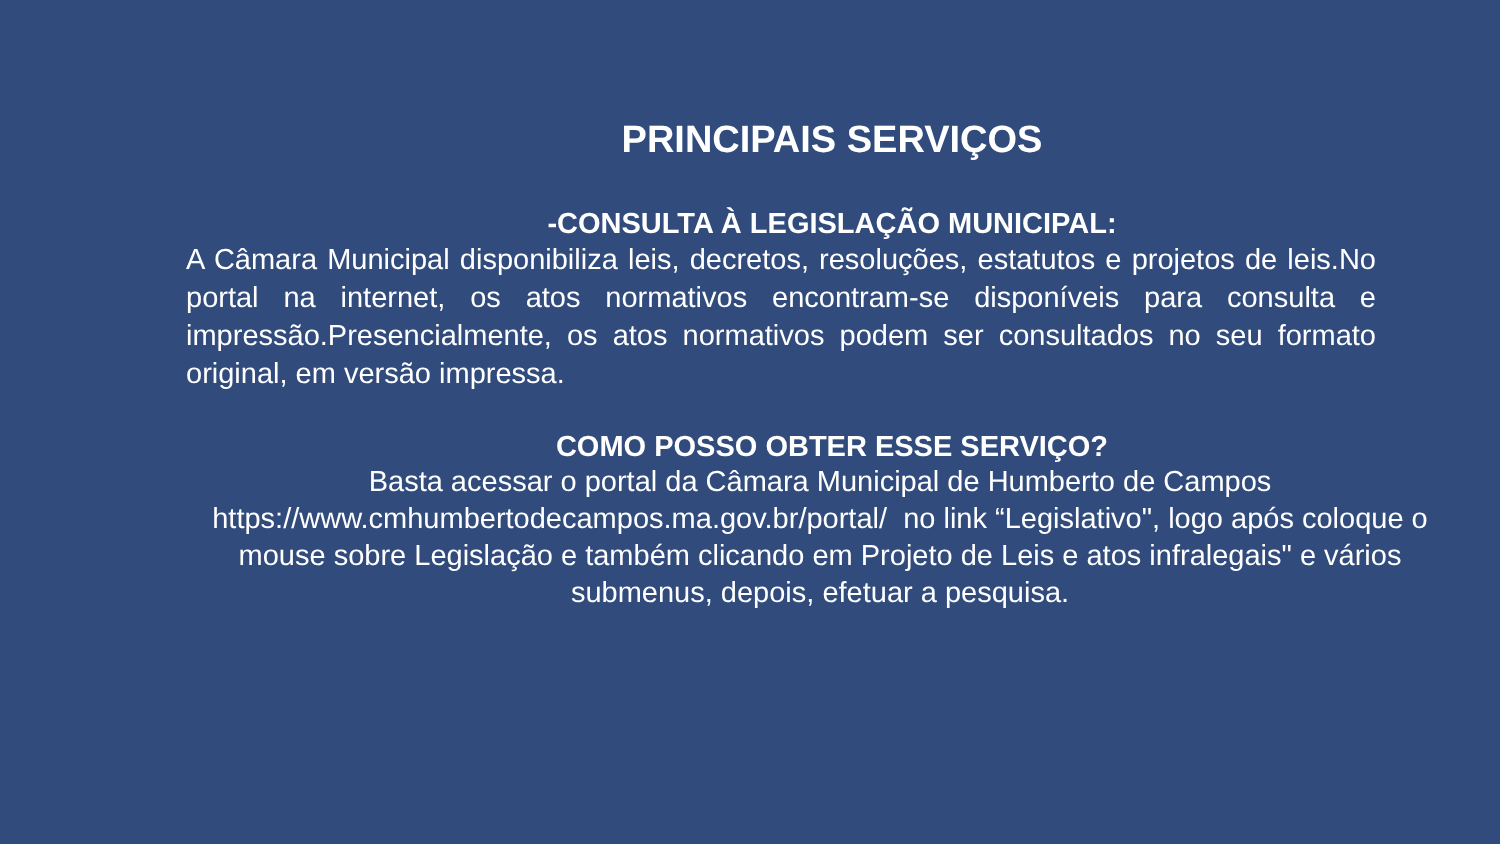PRINCIPAIS SERVIÇOS
-CONSULTA À LEGISLAÇÃO MUNICIPAL:
A Câmara Municipal disponibiliza leis, decretos, resoluções, estatutos e projetos de leis.No portal na internet, os atos normativos encontram-se disponíveis para consulta e impressão.Presencialmente, os atos normativos podem ser consultados no seu formato original, em versão impressa.
COMO POSSO OBTER ESSE SERVIÇO?
Basta acessar o portal da Câmara Municipal de Humberto de Campos
https://www.cmhumbertodecampos.ma.gov.br/portal/ no link “Legislativo", logo após coloque o mouse sobre Legislação e também clicando em Projeto de Leis e atos infralegais" e vários submenus, depois, efetuar a pesquisa.